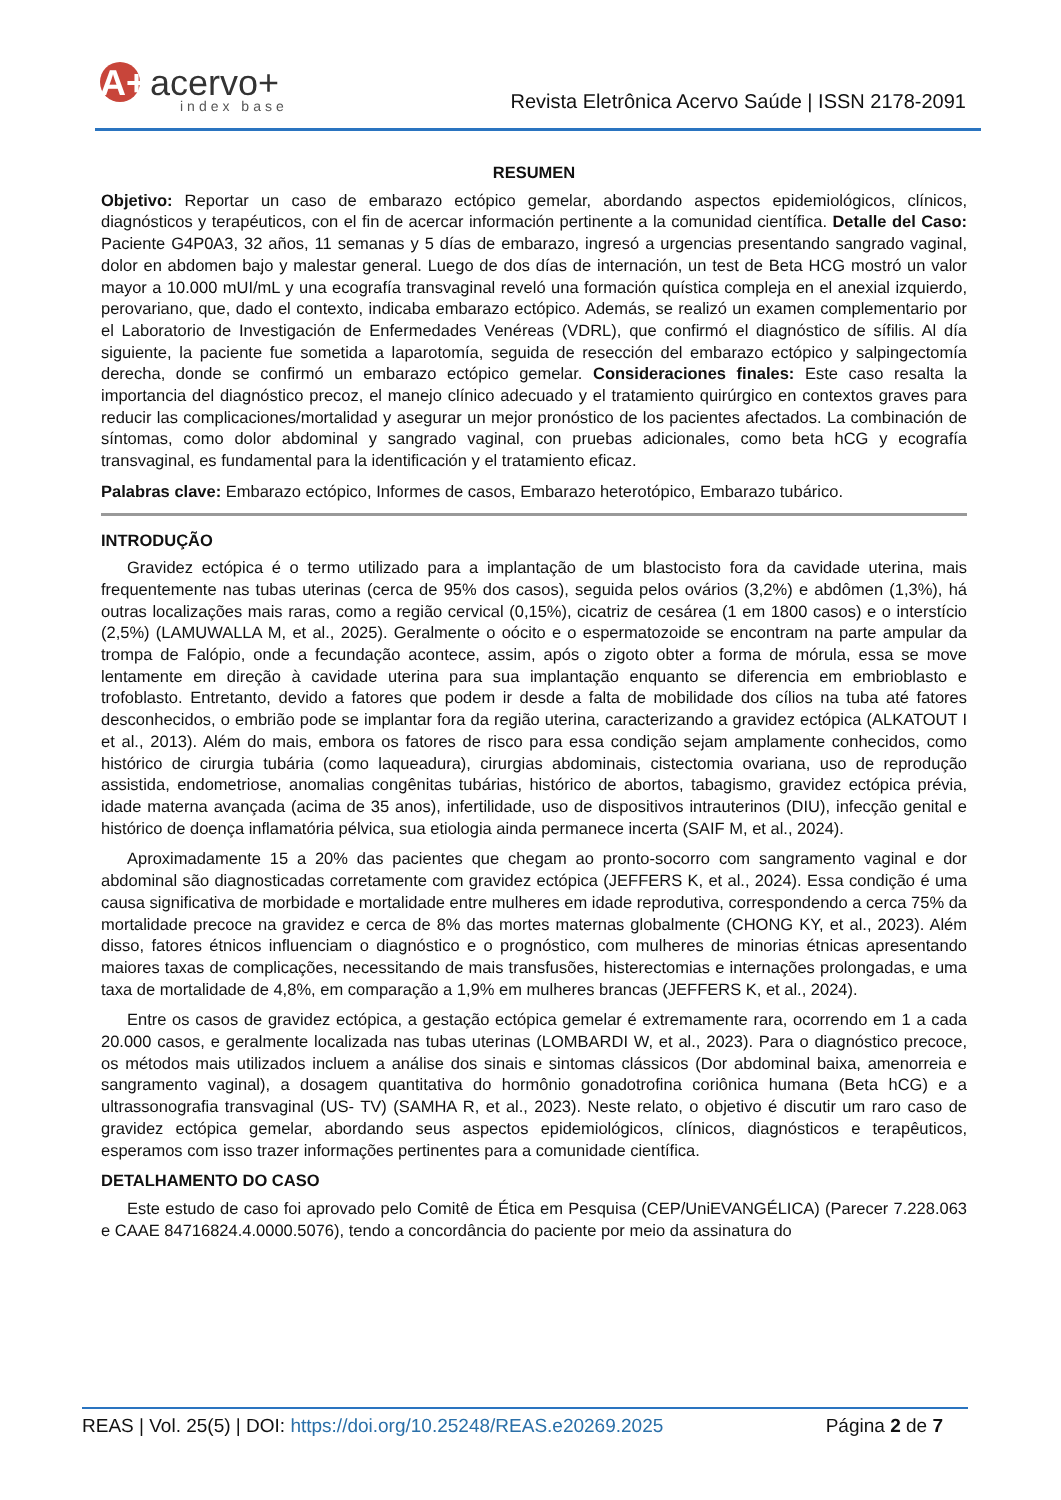A+ acervo+
index base
Revista Eletrônica Acervo Saúde | ISSN 2178-2091
RESUMEN
Objetivo: Reportar un caso de embarazo ectópico gemelar, abordando aspectos epidemiológicos, clínicos, diagnósticos y terapéuticos, con el fin de acercar información pertinente a la comunidad científica. Detalle del Caso: Paciente G4P0A3, 32 años, 11 semanas y 5 días de embarazo, ingresó a urgencias presentando sangrado vaginal, dolor en abdomen bajo y malestar general. Luego de dos días de internación, un test de Beta HCG mostró un valor mayor a 10.000 mUI/mL y una ecografía transvaginal reveló una formación quística compleja en el anexial izquierdo, perovariano, que, dado el contexto, indicaba embarazo ectópico. Además, se realizó un examen complementario por el Laboratorio de Investigación de Enfermedades Venéreas (VDRL), que confirmó el diagnóstico de sífilis. Al día siguiente, la paciente fue sometida a laparotomía, seguida de resección del embarazo ectópico y salpingectomía derecha, donde se confirmó un embarazo ectópico gemelar. Consideraciones finales: Este caso resalta la importancia del diagnóstico precoz, el manejo clínico adecuado y el tratamiento quirúrgico en contextos graves para reducir las complicaciones/mortalidad y asegurar un mejor pronóstico de los pacientes afectados. La combinación de síntomas, como dolor abdominal y sangrado vaginal, con pruebas adicionales, como beta hCG y ecografía transvaginal, es fundamental para la identificación y el tratamiento eficaz.
Palabras clave: Embarazo ectópico, Informes de casos, Embarazo heterotópico, Embarazo tubárico.
INTRODUÇÃO
Gravidez ectópica é o termo utilizado para a implantação de um blastocisto fora da cavidade uterina, mais frequentemente nas tubas uterinas (cerca de 95% dos casos), seguida pelos ovários (3,2%) e abdômen (1,3%), há outras localizações mais raras, como a região cervical (0,15%), cicatriz de cesárea (1 em 1800 casos) e o interstício (2,5%) (LAMUWALLA M, et al., 2025). Geralmente o oócito e o espermatozoide se encontram na parte ampular da trompa de Falópio, onde a fecundação acontece, assim, após o zigoto obter a forma de mórula, essa se move lentamente em direção à cavidade uterina para sua implantação enquanto se diferencia em embrioblasto e trofoblasto. Entretanto, devido a fatores que podem ir desde a falta de mobilidade dos cílios na tuba até fatores desconhecidos, o embrião pode se implantar fora da região uterina, caracterizando a gravidez ectópica (ALKATOUT I et al., 2013). Além do mais, embora os fatores de risco para essa condição sejam amplamente conhecidos, como histórico de cirurgia tubária (como laqueadura), cirurgias abdominais, cistectomia ovariana, uso de reprodução assistida, endometriose, anomalias congênitas tubárias, histórico de abortos, tabagismo, gravidez ectópica prévia, idade materna avançada (acima de 35 anos), infertilidade, uso de dispositivos intrauterinos (DIU), infecção genital e histórico de doença inflamatória pélvica, sua etiologia ainda permanece incerta (SAIF M, et al., 2024).
Aproximadamente 15 a 20% das pacientes que chegam ao pronto-socorro com sangramento vaginal e dor abdominal são diagnosticadas corretamente com gravidez ectópica (JEFFERS K, et al., 2024). Essa condição é uma causa significativa de morbidade e mortalidade entre mulheres em idade reprodutiva, correspondendo a cerca 75% da mortalidade precoce na gravidez e cerca de 8% das mortes maternas globalmente (CHONG KY, et al., 2023). Além disso, fatores étnicos influenciam o diagnóstico e o prognóstico, com mulheres de minorias étnicas apresentando maiores taxas de complicações, necessitando de mais transfusões, histerectomias e internações prolongadas, e uma taxa de mortalidade de 4,8%, em comparação a 1,9% em mulheres brancas (JEFFERS K, et al., 2024).
Entre os casos de gravidez ectópica, a gestação ectópica gemelar é extremamente rara, ocorrendo em 1 a cada 20.000 casos, e geralmente localizada nas tubas uterinas (LOMBARDI W, et al., 2023). Para o diagnóstico precoce, os métodos mais utilizados incluem a análise dos sinais e sintomas clássicos (Dor abdominal baixa, amenorreia e sangramento vaginal), a dosagem quantitativa do hormônio gonadotrofina coriônica humana (Beta hCG) e a ultrassonografia transvaginal (US- TV) (SAMHA R, et al., 2023). Neste relato, o objetivo é discutir um raro caso de gravidez ectópica gemelar, abordando seus aspectos epidemiológicos, clínicos, diagnósticos e terapêuticos, esperamos com isso trazer informações pertinentes para a comunidade científica.
DETALHAMENTO DO CASO
Este estudo de caso foi aprovado pelo Comitê de Ética em Pesquisa (CEP/UniEVANGÉLICA) (Parecer 7.228.063 e CAAE 84716824.4.0000.5076), tendo a concordância do paciente por meio da assinatura do
REAS | Vol. 25(5) | DOI: https://doi.org/10.25248/REAS.e20269.2025 Página 2 de 7